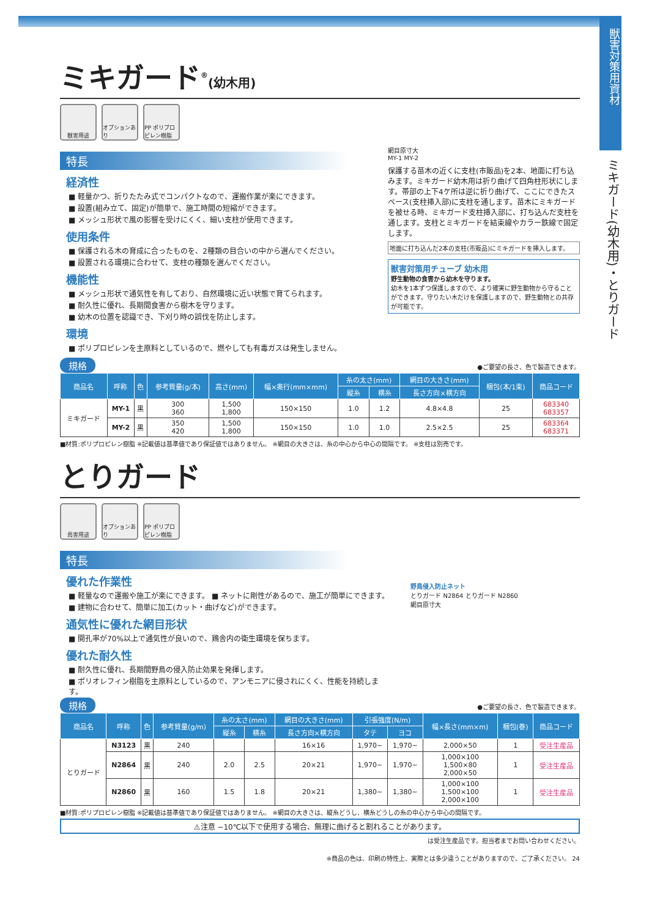獣害対策用資材
ミキガード(幼木用)・とりガード
ミキガード<sup>®</sup>(幼木用)
獣害用途 オプションあり
PP ポリプロピレン樹脂
特長
経済性
■ 軽量かつ、折りたたみ式でコンパクトなので、運搬作業が楽にできます。
■ 設置(組み立て、固定)が簡単で、施工時間の短縮ができます。
■ メッシュ形状で風の影響を受けにくく、細い支柱が使用できます。
使用条件
■ 保護される木の育成に合ったものを、2種類の目合いの中から選んでください。
■ 設置される環境に合わせて、支柱の種類を選んでください。
機能性
■ メッシュ形状で通気性を有しており、自然環境に近い状態で育てられます。
■ 耐久性に優れ、長期間食害から樹木を守ります。
■ 幼木の位置を認識でき、下刈り時の誤伐を防止します。
環境
■ ポリプロピレンを主原料としているので、燃やしても有毒ガスは発生しません。
網目原寸大
MY-1 MY-2
保護する苗木の近くに支柱(市販品)を2本、地面に打ち込みます。ミキガード幼木用は折り曲げて四角柱形状にします。帯部の上下4ケ所は逆に折り曲げて、ここにできたスペース(支柱挿入部)に支柱を通します。苗木にミキガードを被せる時、ミキガード支柱挿入部に、打ち込んだ支柱を通します。支柱とミキガードを結束線やカラー鉄線で固定します。
地面に打ち込んだ2本の支柱(市販品)にミキガードを挿入します。
獣害対策用チューブ 幼木用
野生動物の食害から幼木を守ります。
幼木を1本ずつ保護しますので、より確実に野生動物から守ることができます。守りたい木だけを保護しますので、野生動物との共存が可能です。
規格 ●ご要望の長さ、色で製造できます。
| 商品名 | 呼称 | 色 | 参考質量(g/本) | 高さ(mm) | 幅×奥行(mm×mm) | 糸の太さ(mm) | | 網目の大きさ(mm) | 梱包(本/1束) | 商品コード |
| --- | --- | --- | --- | --- | --- | --- | --- | --- | --- | --- |
| | | | | | | 縦糸 | 横糸 | 長さ方向×横方向 | | |
| ミキガード | MY-1 | 黒 | 300 360 | 1,500 1,800 | 150×150 | 1.0 | 1.2 | 4.8×4.8 | 25 | 683340 683357 |
| | MY-2 | 黒 | 350 420 | 1,500 1,800 | 150×150 | 1.0 | 1.0 | 2.5×2.5 | 25 | 683364 683371 |
■材質:ポリプロピレン樹脂 ※記載値は基準値であり保証値ではありません。 ※網目の大きさは、糸の中心から中心の間隔です。 ※支柱は別売です。
とりガード
鳥害用途 オプションあり
PP ポリプロピレン樹脂
特長
優れた作業性
■ 軽量なので運搬や施工が楽にできます。 ■ ネットに剛性があるので、施工が簡単にできます。
■ 建物に合わせて、簡単に加工(カット・曲げなど)ができます。
通気性に優れた網目形状
■ 開孔率が70%以上で通気性が良いので、鶏舎内の衛生環境を保ちます。
優れた耐久性
■ 耐久性に優れ、長期間野鳥の侵入防止効果を発揮します。
■ ポリオレフィン樹脂を主原料としているので、アンモニアに侵されにくく、性能を持続します。
野鳥侵入防止ネット
とりガード N2864 とりガード N2860
網目原寸大
規格 ●ご要望の長さ、色で製造できます。
| 商品名 | 呼称 | 色 | 参考質量(g/m) | 糸の太さ(mm) | | 網目の大きさ(mm) | 引張強度(N/m) | | 幅×長さ(mm×m) | 梱包(巻) | 商品コード |
| --- | --- | --- | --- | --- | --- | --- | --- | --- | --- | --- | --- |
| | | | | 縦糸 | 横糸 | 長さ方向×横方向 | タテ | ヨコ | | | |
| とりガード | N3123 | 黒 | 240 | | | 16×16 | 1,970~ | 1,970~ | 2,000×50 | 1 | 受注生産品 |
| | N2864 | 黒 | 240 | 2.0 | 2.5 | 20×21 | 1,970~ | 1,970~ | 1,000×100 1,500×80 2,000×50 | 1 | 受注生産品 |
| | N2860 | 黒 | 160 | 1.5 | 1.8 | 20×21 | 1,380~ | 1,380~ | 1,000×100 1,500×100 2,000×100 | 1 | 受注生産品 |
■材質:ポリプロピレン樹脂 ※記載値は基準値であり保証値ではありません。 ※網目の大きさは、縦糸どうし、横糸どうしの糸の中心から中心の間隔です。
⚠注意 −10℃以下で使用する場合、無理に曲げると割れることがあります。
は受注生産品です。担当者までお問い合わせください。
※商品の色は、印刷の特性上、実際とは多少違うことがありますので、ご了承ください。 24